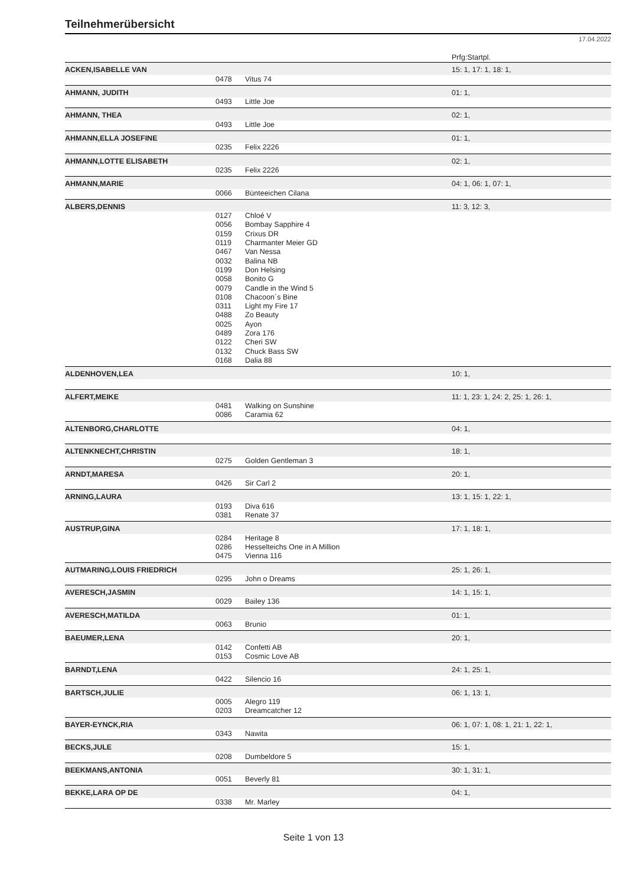Teilnehmerübersicht
17.04.2022
| | | | Prfg:Startpl. |
| ACKEN,ISABELLE VAN | | | 15: 1, 17: 1, 18: 1, |
| | 0478 | Vitus 74 | |
| AHMANN, JUDITH | | | 01: 1, |
| | 0493 | Little Joe | |
| AHMANN, THEA | | | 02: 1, |
| | 0493 | Little Joe | |
| AHMANN,ELLA JOSEFINE | | | 01: 1, |
| | 0235 | Felix 2226 | |
| AHMANN,LOTTE ELISABETH | | | 02: 1, |
| | 0235 | Felix 2226 | |
| AHMANN,MARIE | | | 04: 1, 06: 1, 07: 1, |
| | 0066 | Bünteeichen Cilana | |
| ALBERS,DENNIS | | | 11: 3, 12: 3, |
| | 0127 | Chloé V | |
| | 0056 | Bombay Sapphire 4 | |
| | 0159 | Crixus DR | |
| | 0119 | Charmanter Meier GD | |
| | 0467 | Van Nessa | |
| | 0032 | Balina NB | |
| | 0199 | Don Helsing | |
| | 0058 | Bonito G | |
| | 0079 | Candle in the Wind 5 | |
| | 0108 | Chacoon´s Bine | |
| | 0311 | Light my Fire 17 | |
| | 0488 | Zo Beauty | |
| | 0025 | Ayon | |
| | 0489 | Zora 176 | |
| | 0122 | Cheri SW | |
| | 0132 | Chuck Bass SW | |
| | 0168 | Dalia 88 | |
| ALDENHOVEN,LEA | | | 10: 1, |
| ALFERT,MEIKE | | | 11: 1, 23: 1, 24: 2, 25: 1, 26: 1, |
| | 0481 | Walking on Sunshine | |
| | 0086 | Caramia 62 | |
| ALTENBORG,CHARLOTTE | | | 04: 1, |
| ALTENKNECHT,CHRISTIN | | | 18: 1, |
| | 0275 | Golden Gentleman 3 | |
| ARNDT,MARESA | | | 20: 1, |
| | 0426 | Sir Carl 2 | |
| ARNING,LAURA | | | 13: 1, 15: 1, 22: 1, |
| | 0193 | Diva 616 | |
| | 0381 | Renate 37 | |
| AUSTRUP,GINA | | | 17: 1, 18: 1, |
| | 0284 | Heritage 8 | |
| | 0286 | Hesselteichs One in A Million | |
| | 0475 | Vienna 116 | |
| AUTMARING,LOUIS FRIEDRICH | | | 25: 1, 26: 1, |
| | 0295 | John o Dreams | |
| AVERESCH,JASMIN | | | 14: 1, 15: 1, |
| | 0029 | Bailey 136 | |
| AVERESCH,MATILDA | | | 01: 1, |
| | 0063 | Brunio | |
| BAEUMER,LENA | | | 20: 1, |
| | 0142 | Confetti AB | |
| | 0153 | Cosmic Love AB | |
| BARNDT,LENA | | | 24: 1, 25: 1, |
| | 0422 | Silencio 16 | |
| BARTSCH,JULIE | | | 06: 1, 13: 1, |
| | 0005 | Alegro 119 | |
| | 0203 | Dreamcatcher 12 | |
| BAYER-EYNCK,RIA | | | 06: 1, 07: 1, 08: 1, 21: 1, 22: 1, |
| | 0343 | Nawita | |
| BECKS,JULE | | | 15: 1, |
| | 0208 | Dumbeldore 5 | |
| BEEKMANS,ANTONIA | | | 30: 1, 31: 1, |
| | 0051 | Beverly 81 | |
| BEKKE,LARA OP DE | | | 04: 1, |
| | 0338 | Mr. Marley | |
Seite 1 von 13